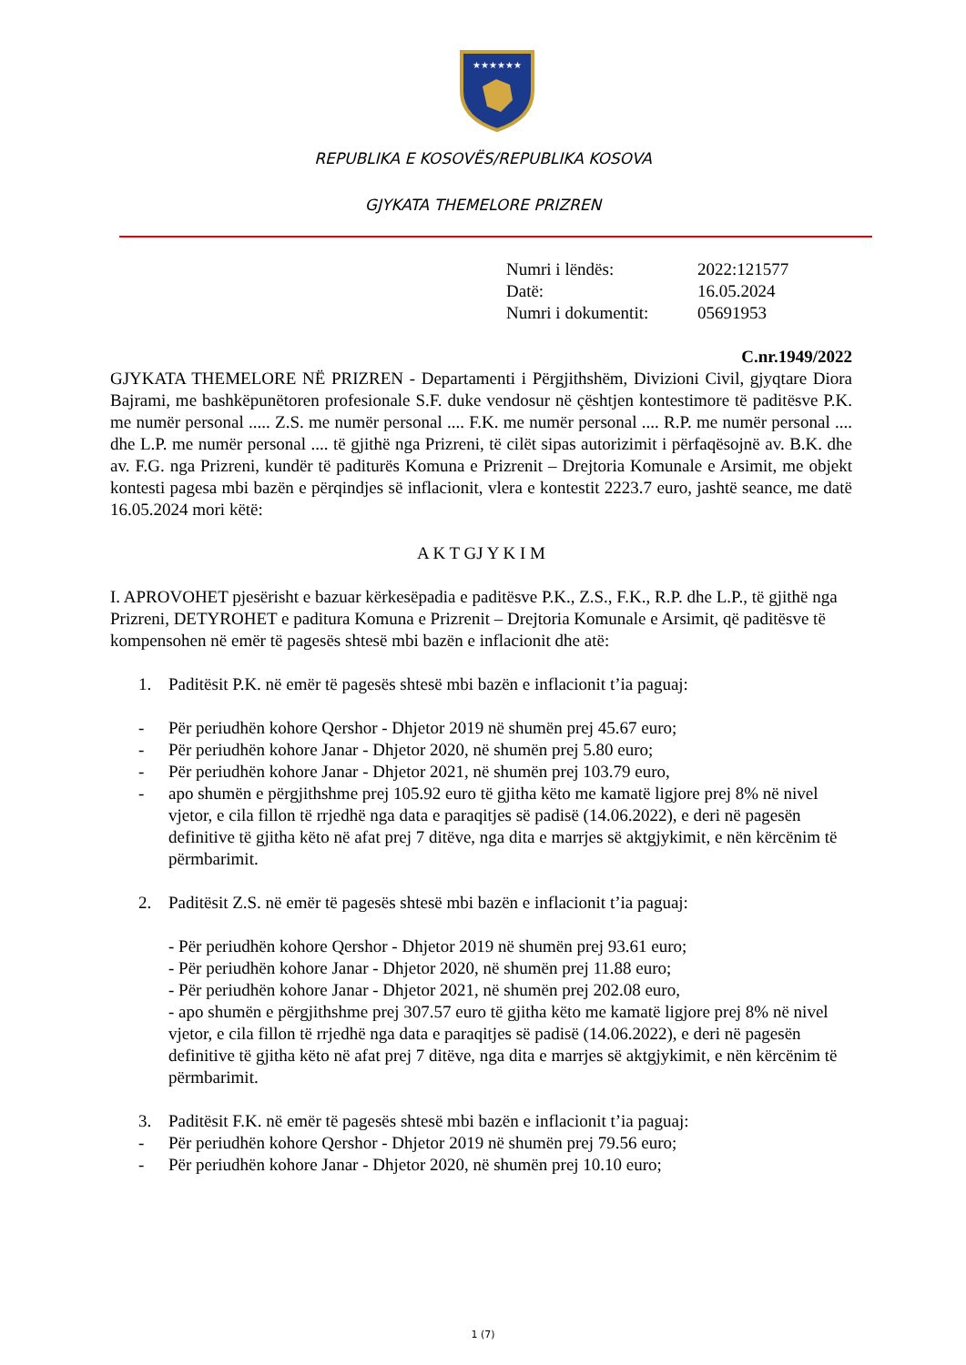★★★★★★
REPUBLIKA E KOSOVËS/REPUBLIKA KOSOVA
GJYKATA THEMELORE PRIZREN
| Numri i lëndës: | 2022:121577 |
| Datë: | 16.05.2024 |
| Numri i dokumentit: | 05691953 |
C.nr.1949/2022
GJYKATA THEMELORE NË PRIZREN - Departamenti i Përgjithshëm, Divizioni Civil, gjyqtare Diora Bajrami, me bashkëpunëtoren profesionale S.F. duke vendosur në çështjen kontestimore të paditësve P.K. me numër personal ..... Z.S. me numër personal .... F.K. me numër personal .... R.P. me numër personal .... dhe L.P. me numër personal .... të gjithë nga Prizreni, të cilët sipas autorizimit i përfaqësojnë av. B.K. dhe av. F.G. nga Prizreni, kundër të paditurës Komuna e Prizrenit – Drejtoria Komunale e Arsimit, me objekt kontesti pagesa mbi bazën e përqindjes së inflacionit, vlera e kontestit 2223.7 euro, jashtë seance, me datë 16.05.2024 mori këtë:
A K T GJ Y K I M
I. APROVOHET pjesërisht e bazuar kërkesëpadia e paditësve P.K., Z.S., F.K., R.P. dhe L.P., të gjithë nga Prizreni, DETYROHET e paditura Komuna e Prizrenit – Drejtoria Komunale e Arsimit, që paditësve të kompensohen në emër të pagesës shtesë mbi bazën e inflacionit dhe atë:
1. Paditësit P.K. në emër të pagesës shtesë mbi bazën e inflacionit t’ia paguaj:
- Për periudhën kohore Qershor - Dhjetor 2019 në shumën prej 45.67 euro;
- Për periudhën kohore Janar - Dhjetor 2020, në shumën prej 5.80 euro;
- Për periudhën kohore Janar - Dhjetor 2021, në shumën prej 103.79 euro,
- apo shumën e përgjithshme prej 105.92 euro të gjitha këto me kamatë ligjore prej 8% në nivel vjetor, e cila fillon të rrjedhë nga data e paraqitjes së padisë (14.06.2022), e deri në pagesën definitive të gjitha këto në afat prej 7 ditëve, nga dita e marrjes së aktgjykimit, e nën kërcënim të përmbarimit.
2. Paditësit Z.S. në emër të pagesës shtesë mbi bazën e inflacionit t’ia paguaj:
- Për periudhën kohore Qershor - Dhjetor 2019 në shumën prej 93.61 euro;
- Për periudhën kohore Janar - Dhjetor 2020, në shumën prej 11.88 euro;
- Për periudhën kohore Janar - Dhjetor 2021, në shumën prej 202.08 euro,
- apo shumën e përgjithshme prej 307.57 euro të gjitha këto me kamatë ligjore prej 8% në nivel vjetor, e cila fillon të rrjedhë nga data e paraqitjes së padisë (14.06.2022), e deri në pagesën definitive të gjitha këto në afat prej 7 ditëve, nga dita e marrjes së aktgjykimit, e nën kërcënim të përmbarimit.
3. Paditësit F.K. në emër të pagesës shtesë mbi bazën e inflacionit t’ia paguaj:
- Për periudhën kohore Qershor - Dhjetor 2019 në shumën prej 79.56 euro;
- Për periudhën kohore Janar - Dhjetor 2020, në shumën prej 10.10 euro;
1 (7)